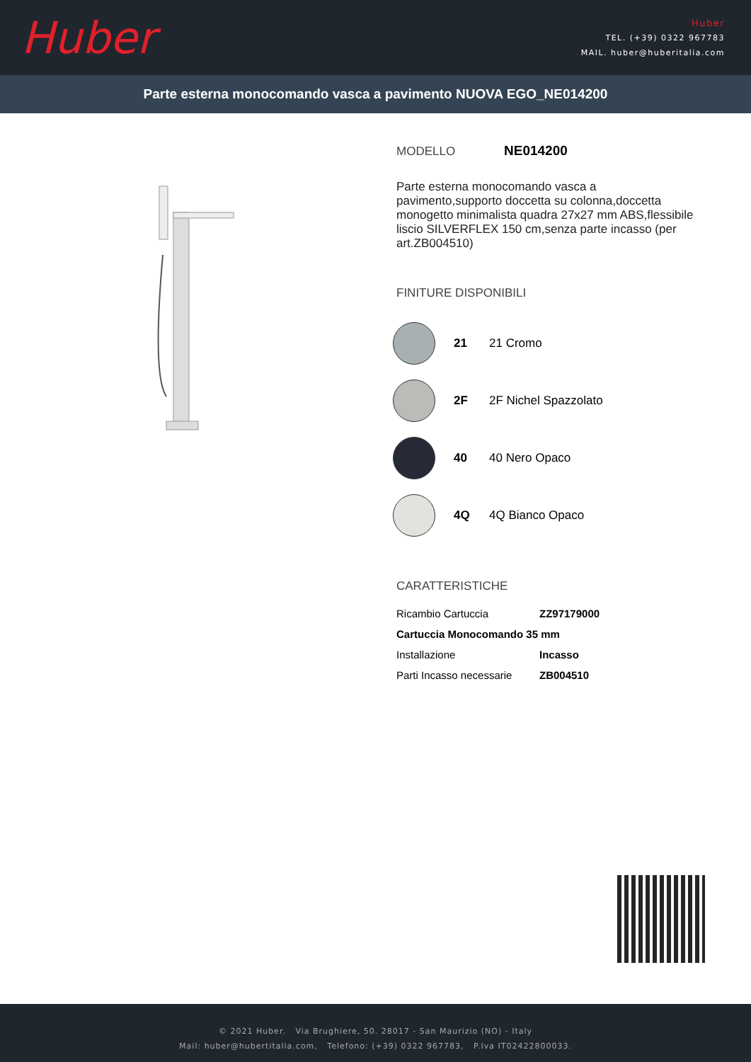Huber
Huber
TEL. (+39) 0322 967783
MAIL. huber@huberitalia.com
Parte esterna monocomando vasca a pavimento NUOVA EGO_NE014200
MODELLO NE014200
Parte esterna monocomando vasca a pavimento,supporto doccetta su colonna,doccetta monogetto minimalista quadra 27x27 mm ABS,flessibile liscio SILVERFLEX 150 cm,senza parte incasso (per art.ZB004510)
FINITURE DISPONIBILI
21 21 Cromo
2F 2F Nichel Spazzolato
40 40 Nero Opaco
4Q 4Q Bianco Opaco
CARATTERISTICHE
| Ricambio Cartuccia | ZZ97179000 |
| Cartuccia Monocomando 35 mm | |
| Installazione | Incasso |
| Parti Incasso necessarie | ZB004510 |
© 2021 Huber. Via Brughiere, 50. 28017 - San Maurizio (NO) - Italy
Mail: huber@hubertitalia.com, Telefono: (+39) 0322 967783, P.Iva IT02422800033.